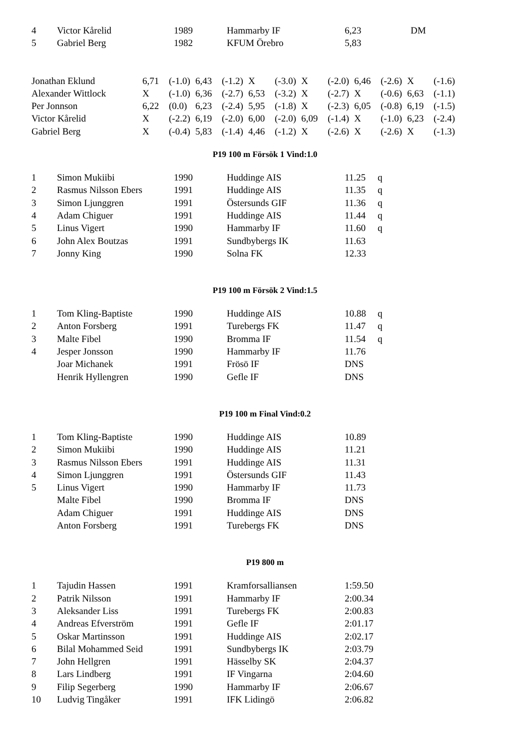| 4 | Victor Kårelid | 1989 | Hammarby IF | 6,23 | DM |
| 5 | Gabriel Berg | 1982 | KFUM Örebro | 5,83 | |
| Jonathan Eklund | 6,71 | (-1.0) | 6,43 | (-1.2) | X | (-3.0) | X | (-2.0) | 6,46 | (-2.6) | X | (-1.6) |
| Alexander Wittlock | X | (-1.0) | 6,36 | (-2.7) | 6,53 | (-3.2) | X | (-2.7) | X | (-0.6) | 6,63 | (-1.1) |
| Per Jonnson | 6,22 | (0.0) | 6,23 | (-2.4) | 5,95 | (-1.8) | X | (-2.3) | 6,05 | (-0.8) | 6,19 | (-1.5) |
| Victor Kårelid | X | (-2.2) | 6,19 | (-2.0) | 6,00 | (-2.0) | 6,09 | (-1.4) | X | (-1.0) | 6,23 | (-2.4) |
| Gabriel Berg | X | (-0.4) | 5,83 | (-1.4) | 4,46 | (-1.2) | X | (-2.6) | X | (-2.6) | X | (-1.3) |
P19 100 m Försök 1 Vind:1.0
| 1 | Simon Mukiibi | 1990 | Huddinge AIS | 11.25 | q |
| 2 | Rasmus Nilsson Ebers | 1991 | Huddinge AIS | 11.35 | q |
| 3 | Simon Ljunggren | 1991 | Östersunds GIF | 11.36 | q |
| 4 | Adam Chiguer | 1991 | Huddinge AIS | 11.44 | q |
| 5 | Linus Vigert | 1990 | Hammarby IF | 11.60 | q |
| 6 | John Alex Boutzas | 1991 | Sundbybergs IK | 11.63 | |
| 7 | Jonny King | 1990 | Solna FK | 12.33 | |
P19 100 m Försök 2 Vind:1.5
| 1 | Tom Kling-Baptiste | 1990 | Huddinge AIS | 10.88 | q |
| 2 | Anton Forsberg | 1991 | Turebergs FK | 11.47 | q |
| 3 | Malte Fibel | 1990 | Bromma IF | 11.54 | q |
| 4 | Jesper Jonsson | 1990 | Hammarby IF | 11.76 | |
| | Joar Michanek | 1991 | Frösö IF | DNS | |
| | Henrik Hyllengren | 1990 | Gefle IF | DNS | |
P19 100 m Final Vind:0.2
| 1 | Tom Kling-Baptiste | 1990 | Huddinge AIS | 10.89 |
| 2 | Simon Mukiibi | 1990 | Huddinge AIS | 11.21 |
| 3 | Rasmus Nilsson Ebers | 1991 | Huddinge AIS | 11.31 |
| 4 | Simon Ljunggren | 1991 | Östersunds GIF | 11.43 |
| 5 | Linus Vigert | 1990 | Hammarby IF | 11.73 |
| | Malte Fibel | 1990 | Bromma IF | DNS |
| | Adam Chiguer | 1991 | Huddinge AIS | DNS |
| | Anton Forsberg | 1991 | Turebergs FK | DNS |
P19 800 m
| 1 | Tajudin Hassen | 1991 | Kramforsalliansen | 1:59.50 |
| 2 | Patrik Nilsson | 1991 | Hammarby IF | 2:00.34 |
| 3 | Aleksander Liss | 1991 | Turebergs FK | 2:00.83 |
| 4 | Andreas Efverström | 1991 | Gefle IF | 2:01.17 |
| 5 | Oskar Martinsson | 1991 | Huddinge AIS | 2:02.17 |
| 6 | Bilal Mohammed Seid | 1991 | Sundbybergs IK | 2:03.79 |
| 7 | John Hellgren | 1991 | Hässelby SK | 2:04.37 |
| 8 | Lars Lindberg | 1991 | IF Vingarna | 2:04.60 |
| 9 | Filip Segerberg | 1990 | Hammarby IF | 2:06.67 |
| 10 | Ludvig Tingåker | 1991 | IFK Lidingö | 2:06.82 |